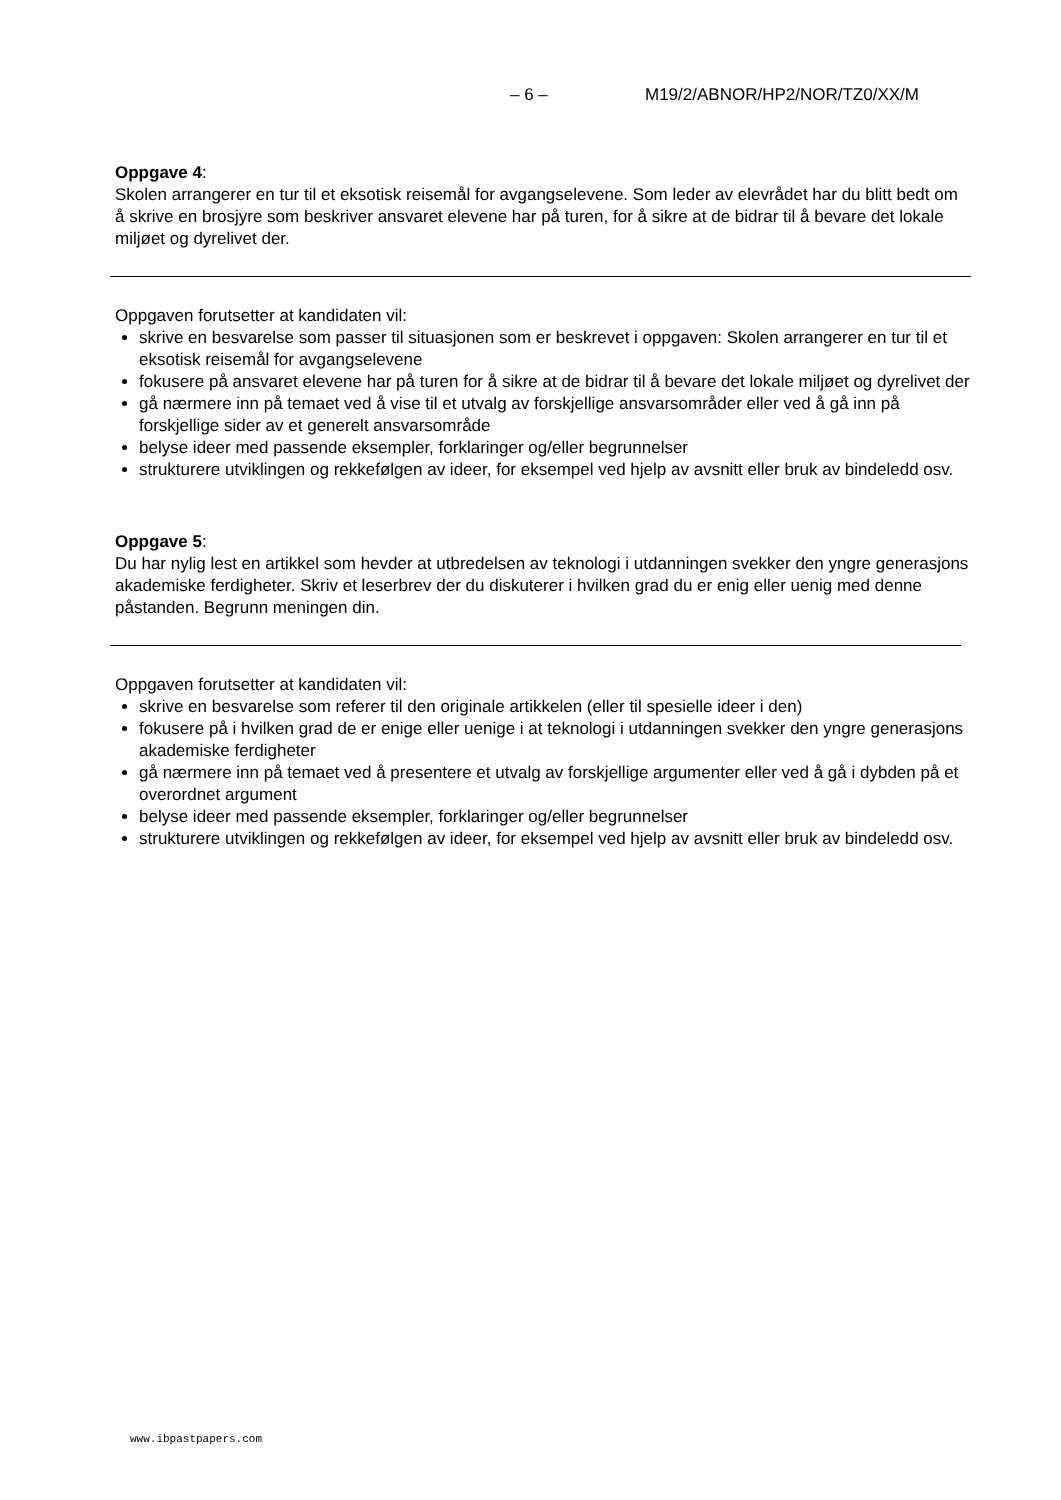– 6 – M19/2/ABNOR/HP2/NOR/TZ0/XX/M
Oppgave 4:
Skolen arrangerer en tur til et eksotisk reisemål for avgangselevene. Som leder av elevrådet har du blitt bedt om å skrive en brosjyre som beskriver ansvaret elevene har på turen, for å sikre at de bidrar til å bevare det lokale miljøet og dyrelivet der.
Oppgaven forutsetter at kandidaten vil:
skrive en besvarelse som passer til situasjonen som er beskrevet i oppgaven: Skolen arrangerer en tur til et eksotisk reisemål for avgangselevene
fokusere på ansvaret elevene har på turen for å sikre at de bidrar til å bevare det lokale miljøet og dyrelivet der
gå nærmere inn på temaet ved å vise til et utvalg av forskjellige ansvarsområder eller ved å gå inn på forskjellige sider av et generelt ansvarsområde
belyse ideer med passende eksempler, forklaringer og/eller begrunnelser
strukturere utviklingen og rekkefølgen av ideer, for eksempel ved hjelp av avsnitt eller bruk av bindeledd osv.
Oppgave 5:
Du har nylig lest en artikkel som hevder at utbredelsen av teknologi i utdanningen svekker den yngre generasjons akademiske ferdigheter. Skriv et leserbrev der du diskuterer i hvilken grad du er enig eller uenig med denne påstanden. Begrunn meningen din.
Oppgaven forutsetter at kandidaten vil:
skrive en besvarelse som referer til den originale artikkelen (eller til spesielle ideer i den)
fokusere på i hvilken grad de er enige eller uenige i at teknologi i utdanningen svekker den yngre generasjons akademiske ferdigheter
gå nærmere inn på temaet ved å presentere et utvalg av forskjellige argumenter eller ved å gå i dybden på et overordnet argument
belyse ideer med passende eksempler, forklaringer og/eller begrunnelser
strukturere utviklingen og rekkefølgen av ideer, for eksempel ved hjelp av avsnitt eller bruk av bindeledd osv.
www.ibpastpapers.com